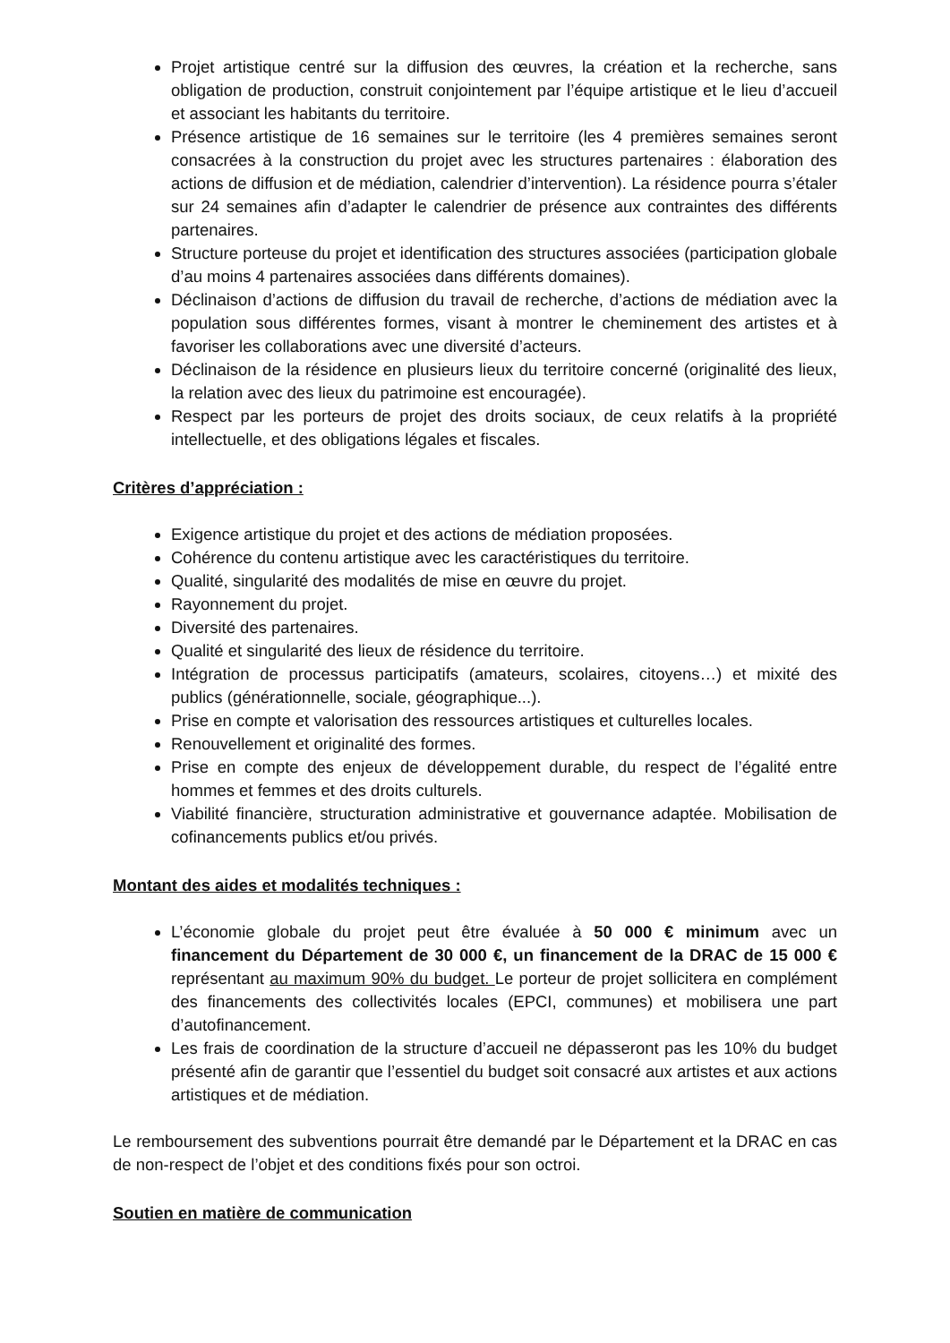Projet artistique centré sur la diffusion des œuvres, la création et la recherche, sans obligation de production, construit conjointement par l’équipe artistique et le lieu d’accueil et associant les habitants du territoire.
Présence artistique de 16 semaines sur le territoire (les 4 premières semaines seront consacrées à la construction du projet avec les structures partenaires : élaboration des actions de diffusion et de médiation, calendrier d’intervention). La résidence pourra s’étaler sur 24 semaines afin d’adapter le calendrier de présence aux contraintes des différents partenaires.
Structure porteuse du projet et identification des structures associées (participation globale d’au moins 4 partenaires associées dans différents domaines).
Déclinaison d’actions de diffusion du travail de recherche, d’actions de médiation avec la population sous différentes formes, visant à montrer le cheminement des artistes et à favoriser les collaborations avec une diversité d’acteurs.
Déclinaison de la résidence en plusieurs lieux du territoire concerné (originalité des lieux, la relation avec des lieux du patrimoine est encouragée).
Respect par les porteurs de projet des droits sociaux, de ceux relatifs à la propriété intellectuelle, et des obligations légales et fiscales.
Critères d’appréciation :
Exigence artistique du projet et des actions de médiation proposées.
Cohérence du contenu artistique avec les caractéristiques du territoire.
Qualité, singularité des modalités de mise en œuvre du projet.
Rayonnement du projet.
Diversité des partenaires.
Qualité et singularité des lieux de résidence du territoire.
Intégration de processus participatifs (amateurs, scolaires, citoyens…) et mixité des publics (générationnelle, sociale, géographique...).
Prise en compte et valorisation des ressources artistiques et culturelles locales.
Renouvellement et originalité des formes.
Prise en compte des enjeux de développement durable, du respect de l’égalité entre hommes et femmes et des droits culturels.
Viabilité financière, structuration administrative et gouvernance adaptée. Mobilisation de cofinancements publics et/ou privés.
Montant des aides et modalités techniques :
L’économie globale du projet peut être évaluée à 50 000 € minimum avec un financement du Département de 30 000 €, un financement de la DRAC de 15 000 € représentant au maximum 90% du budget. Le porteur de projet sollicitera en complément des financements des collectivités locales (EPCI, communes) et mobilisera une part d’autofinancement.
Les frais de coordination de la structure d’accueil ne dépasseront pas les 10% du budget présenté afin de garantir que l’essentiel du budget soit consacré aux artistes et aux actions artistiques et de médiation.
Le remboursement des subventions pourrait être demandé par le Département et la DRAC en cas de non-respect de l’objet et des conditions fixés pour son octroi.
Soutien en matière de communication